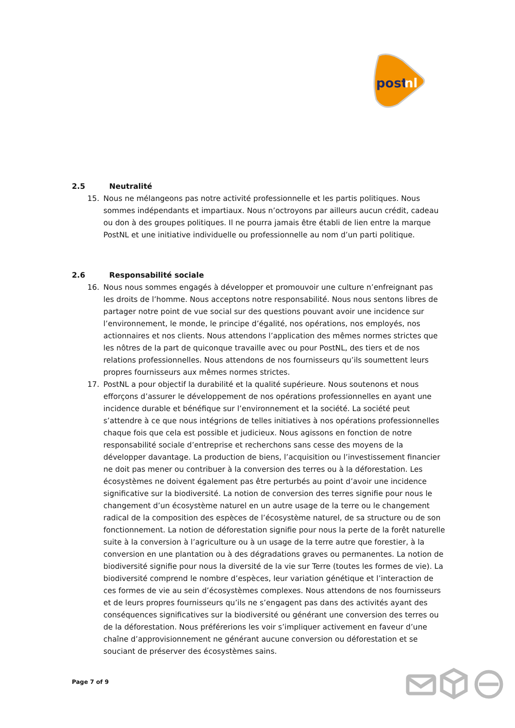post
nl
2.5 Neutralité
15. Nous ne mélangeons pas notre activité professionnelle et les partis politiques. Nous sommes indépendants et impartiaux. Nous n’octroyons par ailleurs aucun crédit, cadeau ou don à des groupes politiques. Il ne pourra jamais être établi de lien entre la marque PostNL et une initiative individuelle ou professionnelle au nom d’un parti politique.
2.6 Responsabilité sociale
16. Nous nous sommes engagés à développer et promouvoir une culture n’enfreignant pas les droits de l’homme. Nous acceptons notre responsabilité. Nous nous sentons libres de partager notre point de vue social sur des questions pouvant avoir une incidence sur l’environnement, le monde, le principe d’égalité, nos opérations, nos employés, nos actionnaires et nos clients. Nous attendons l’application des mêmes normes strictes que les nôtres de la part de quiconque travaille avec ou pour PostNL, des tiers et de nos relations professionnelles. Nous attendons de nos fournisseurs qu’ils soumettent leurs propres fournisseurs aux mêmes normes strictes.
17. PostNL a pour objectif la durabilité et la qualité supérieure. Nous soutenons et nous efforçons d’assurer le développement de nos opérations professionnelles en ayant une incidence durable et bénéfique sur l’environnement et la société. La société peut s’attendre à ce que nous intégrions de telles initiatives à nos opérations professionnelles chaque fois que cela est possible et judicieux. Nous agissons en fonction de notre responsabilité sociale d’entreprise et recherchons sans cesse des moyens de la développer davantage. La production de biens, l’acquisition ou l’investissement financier ne doit pas mener ou contribuer à la conversion des terres ou à la déforestation. Les écosystèmes ne doivent également pas être perturbés au point d’avoir une incidence significative sur la biodiversité. La notion de conversion des terres signifie pour nous le changement d’un écosystème naturel en un autre usage de la terre ou le changement radical de la composition des espèces de l’écosystème naturel, de sa structure ou de son fonctionnement. La notion de déforestation signifie pour nous la perte de la forêt naturelle suite à la conversion à l’agriculture ou à un usage de la terre autre que forestier, à la conversion en une plantation ou à des dégradations graves ou permanentes. La notion de biodiversité signifie pour nous la diversité de la vie sur Terre (toutes les formes de vie). La biodiversité comprend le nombre d’espèces, leur variation génétique et l’interaction de ces formes de vie au sein d’écosystèmes complexes. Nous attendons de nos fournisseurs et de leurs propres fournisseurs qu’ils ne s’engagent pas dans des activités ayant des conséquences significatives sur la biodiversité ou générant une conversion des terres ou de la déforestation. Nous préférerions les voir s’impliquer activement en faveur d’une chaîne d’approvisionnement ne générant aucune conversion ou déforestation et se souciant de préserver des écosystèmes sains.
Page 7 of 9